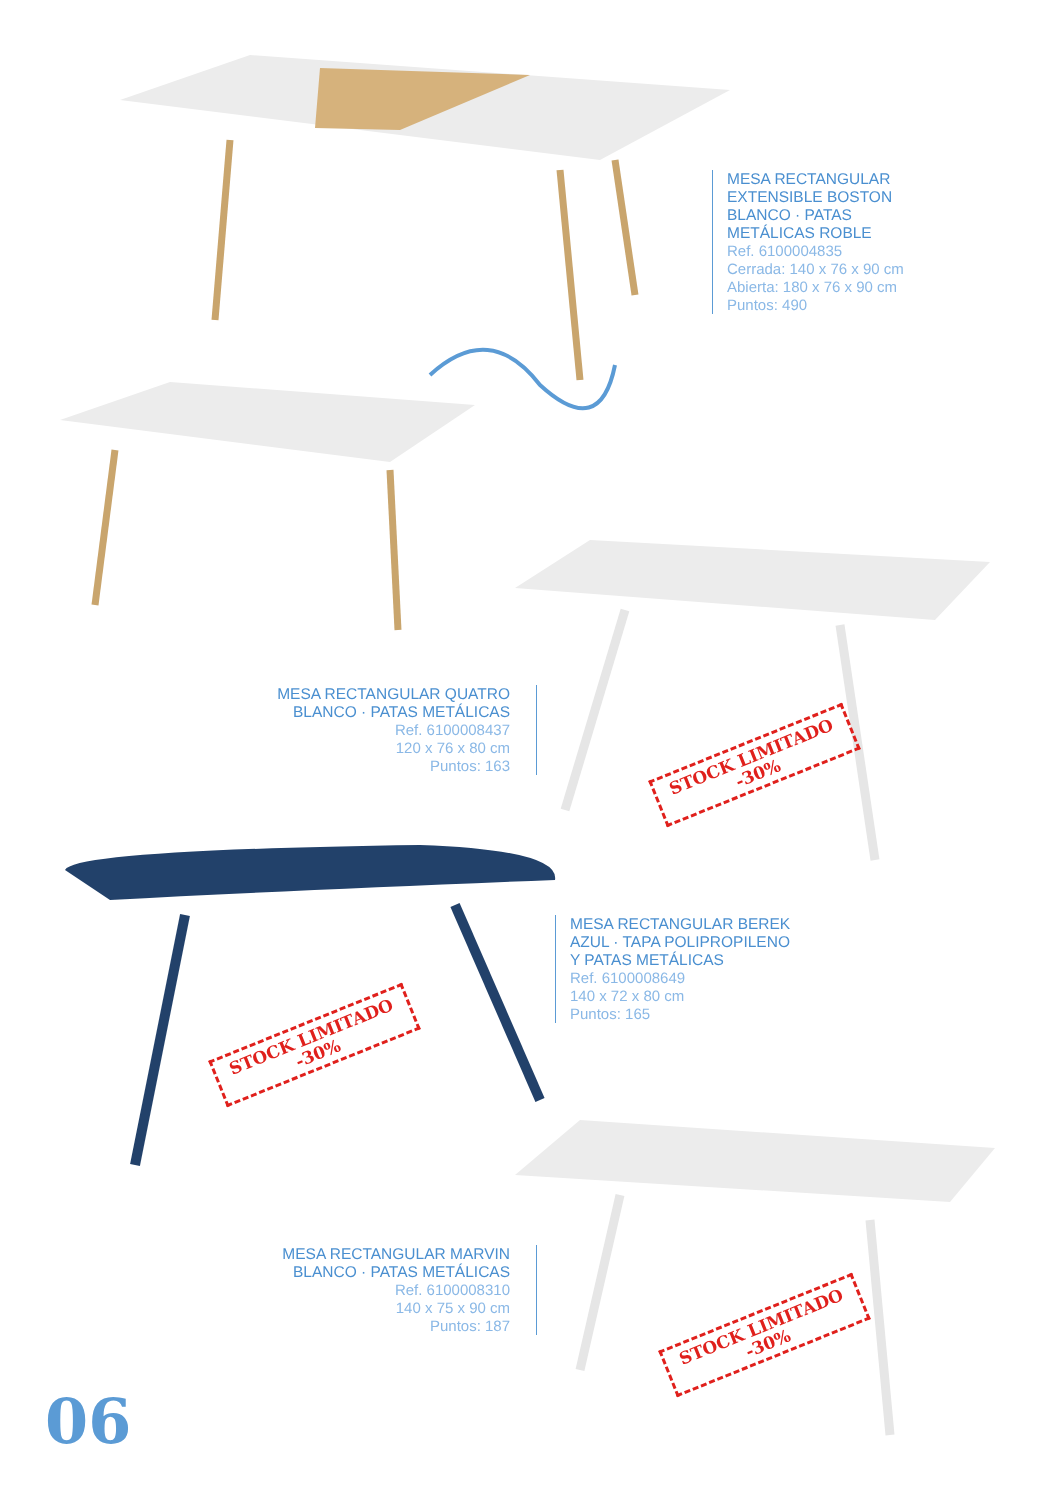MESA RECTANGULAR
EXTENSIBLE BOSTON
BLANCO · PATAS
METÁLICAS ROBLE
Ref. 6100004835
Cerrada: 140 x 76 x 90 cm
Abierta: 180 x 76 x 90 cm
Puntos: 490
MESA RECTANGULAR QUATRO
BLANCO · PATAS METÁLICAS
Ref. 6100008437
120 x 76 x 80 cm
Puntos: 163
STOCK LIMITADO
-30%
MESA RECTANGULAR BEREK
AZUL · TAPA POLIPROPILENO
Y PATAS METÁLICAS
Ref. 6100008649
140 x 72 x 80 cm
Puntos: 165
STOCK LIMITADO
-30%
MESA RECTANGULAR MARVIN
BLANCO · PATAS METÁLICAS
Ref. 6100008310
140 x 75 x 90 cm
Puntos: 187
STOCK LIMITADO
-30%
06